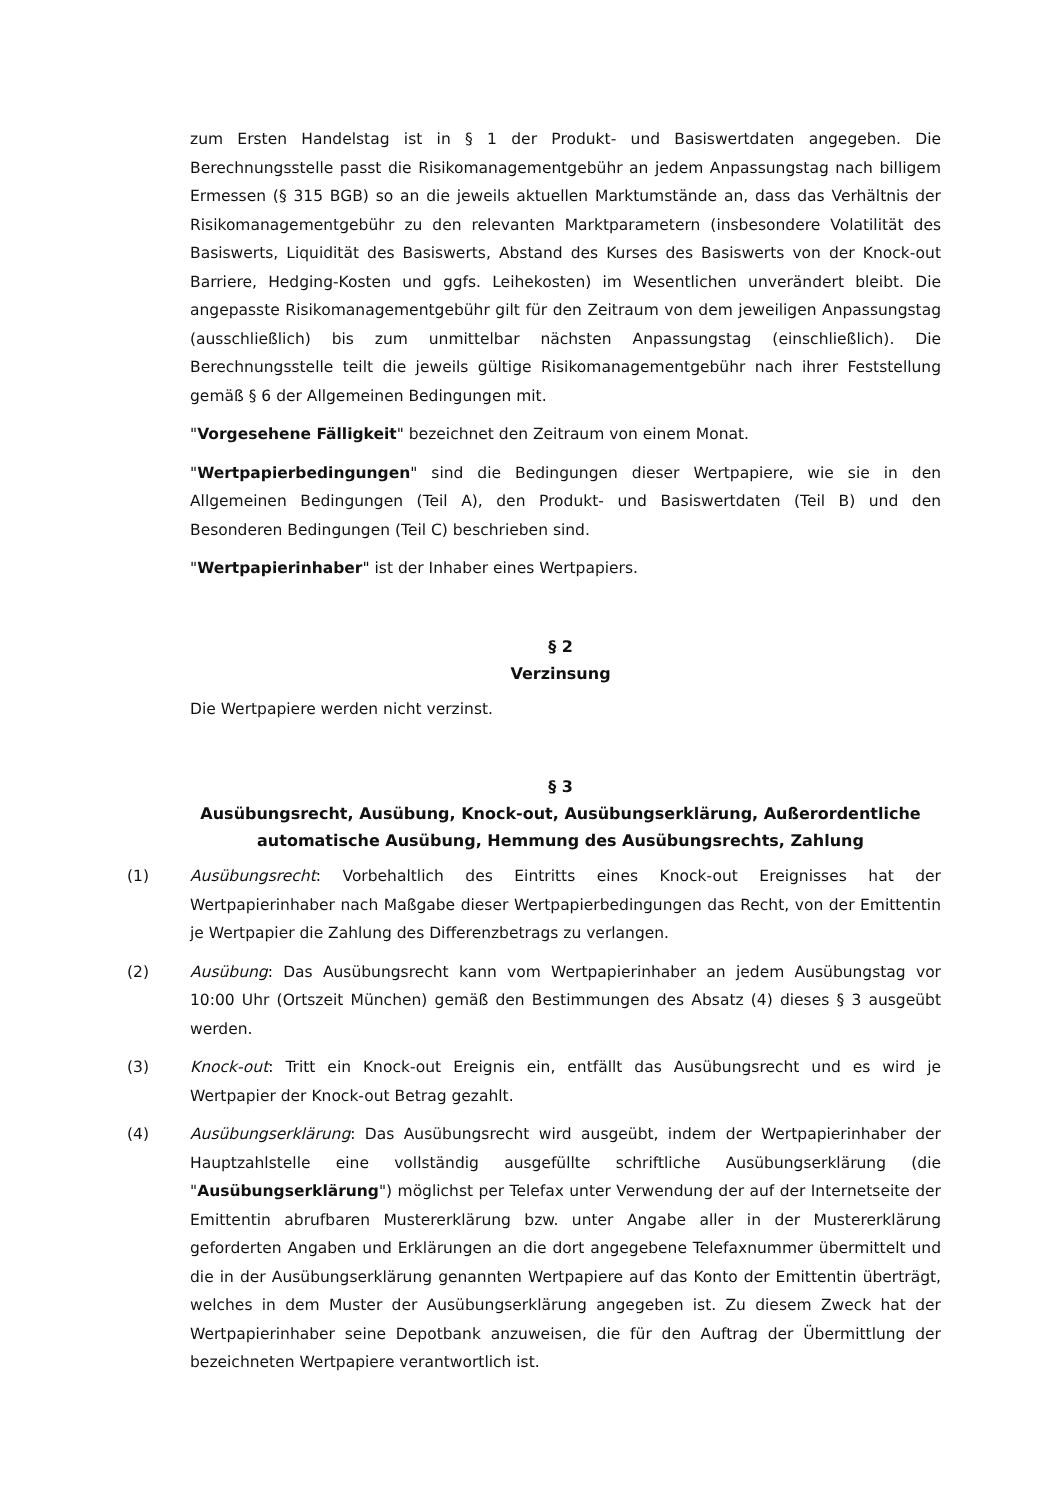zum Ersten Handelstag ist in § 1 der Produkt- und Basiswertdaten angegeben. Die Berechnungsstelle passt die Risikomanagementgebühr an jedem Anpassungstag nach billigem Ermessen (§ 315 BGB) so an die jeweils aktuellen Marktumstände an, dass das Verhältnis der Risikomanagementgebühr zu den relevanten Marktparametern (insbesondere Volatilität des Basiswerts, Liquidität des Basiswerts, Abstand des Kurses des Basiswerts von der Knock-out Barriere, Hedging-Kosten und ggfs. Leihekosten) im Wesentlichen unverändert bleibt. Die angepasste Risikomanagementgebühr gilt für den Zeitraum von dem jeweiligen Anpassungstag (ausschließlich) bis zum unmittelbar nächsten Anpassungstag (einschließlich). Die Berechnungsstelle teilt die jeweils gültige Risikomanagementgebühr nach ihrer Feststellung gemäß § 6 der Allgemeinen Bedingungen mit.
"Vorgesehene Fälligkeit" bezeichnet den Zeitraum von einem Monat.
"Wertpapierbedingungen" sind die Bedingungen dieser Wertpapiere, wie sie in den Allgemeinen Bedingungen (Teil A), den Produkt- und Basiswertdaten (Teil B) und den Besonderen Bedingungen (Teil C) beschrieben sind.
"Wertpapierinhaber" ist der Inhaber eines Wertpapiers.
§ 2
Verzinsung
Die Wertpapiere werden nicht verzinst.
§ 3
Ausübungsrecht, Ausübung, Knock-out, Ausübungserklärung, Außerordentliche automatische Ausübung, Hemmung des Ausübungsrechts, Zahlung
(1) Ausübungsrecht: Vorbehaltlich des Eintritts eines Knock-out Ereignisses hat der Wertpapierinhaber nach Maßgabe dieser Wertpapierbedingungen das Recht, von der Emittentin je Wertpapier die Zahlung des Differenzbetrags zu verlangen.
(2) Ausübung: Das Ausübungsrecht kann vom Wertpapierinhaber an jedem Ausübungstag vor 10:00 Uhr (Ortszeit München) gemäß den Bestimmungen des Absatz (4) dieses § 3 ausgeübt werden.
(3) Knock-out: Tritt ein Knock-out Ereignis ein, entfällt das Ausübungsrecht und es wird je Wertpapier der Knock-out Betrag gezahlt.
(4) Ausübungserklärung: Das Ausübungsrecht wird ausgeübt, indem der Wertpapierinhaber der Hauptzahlstelle eine vollständig ausgefüllte schriftliche Ausübungserklärung (die "Ausübungserklärung") möglichst per Telefax unter Verwendung der auf der Internetseite der Emittentin abrufbaren Mustererklärung bzw. unter Angabe aller in der Mustererklärung geforderten Angaben und Erklärungen an die dort angegebene Telefaxnummer übermittelt und die in der Ausübungserklärung genannten Wertpapiere auf das Konto der Emittentin überträgt, welches in dem Muster der Ausübungserklärung angegeben ist. Zu diesem Zweck hat der Wertpapierinhaber seine Depotbank anzuweisen, die für den Auftrag der Übermittlung der bezeichneten Wertpapiere verantwortlich ist.